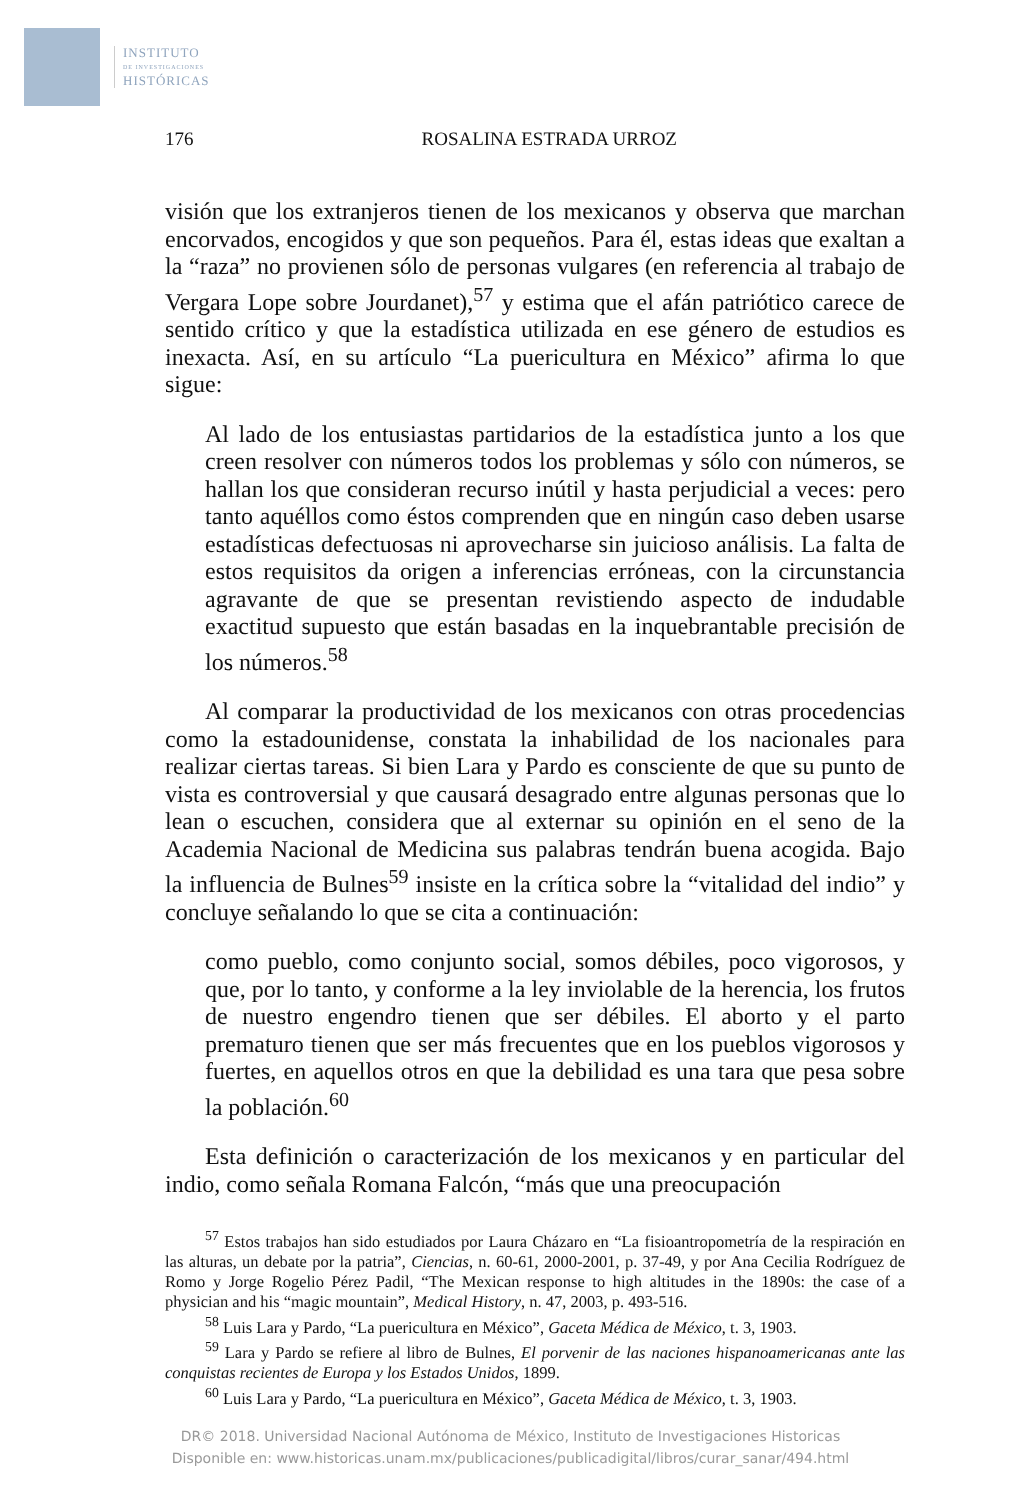INSTITUTO
DE INVESTIGACIONES
HISTÓRICAS
176 ROSALINA ESTRADA URROZ
visión que los extranjeros tienen de los mexicanos y observa que marchan encorvados, encogidos y que son pequeños. Para él, estas ideas que exaltan a la “raza” no provienen sólo de personas vulgares (en referencia al trabajo de Vergara Lope sobre Jourdanet),<sup>57</sup> y estima que el afán patriótico carece de sentido crítico y que la estadística utilizada en ese género de estudios es inexacta. Así, en su artículo “La puericultura en México” afirma lo que sigue:
Al lado de los entusiastas partidarios de la estadística junto a los que creen resolver con números todos los problemas y sólo con números, se hallan los que consideran recurso inútil y hasta perjudicial a veces: pero tanto aquéllos como éstos comprenden que en ningún caso deben usarse estadísticas defectuosas ni aprovecharse sin juicioso análisis. La falta de estos requisitos da origen a inferencias erróneas, con la circunstancia agravante de que se presentan revistiendo aspecto de indudable exactitud supuesto que están basadas en la inquebrantable precisión de los números.<sup>58</sup>
Al comparar la productividad de los mexicanos con otras procedencias como la estadounidense, constata la inhabilidad de los nacionales para realizar ciertas tareas. Si bien Lara y Pardo es consciente de que su punto de vista es controversial y que causará desagrado entre algunas personas que lo lean o escuchen, considera que al externar su opinión en el seno de la Academia Nacional de Medicina sus palabras tendrán buena acogida. Bajo la influencia de Bulnes<sup>59</sup> insiste en la crítica sobre la “vitalidad del indio” y concluye señalando lo que se cita a continuación:
como pueblo, como conjunto social, somos débiles, poco vigorosos, y que, por lo tanto, y conforme a la ley inviolable de la herencia, los frutos de nuestro engendro tienen que ser débiles. El aborto y el parto prematuro tienen que ser más frecuentes que en los pueblos vigorosos y fuertes, en aquellos otros en que la debilidad es una tara que pesa sobre la población.<sup>60</sup>
Esta definición o caracterización de los mexicanos y en particular del indio, como señala Romana Falcón, “más que una preocupación
<sup>57</sup> Estos trabajos han sido estudiados por Laura Cházaro en “La fisioantropometría de la respiración en las alturas, un debate por la patria”, Ciencias, n. 60-61, 2000-2001, p. 37-49, y por Ana Cecilia Rodríguez de Romo y Jorge Rogelio Pérez Padil, “The Mexican response to high altitudes in the 1890s: the case of a physician and his “magic mountain”, Medical History, n. 47, 2003, p. 493-516.
<sup>58</sup> Luis Lara y Pardo, “La puericultura en México”, Gaceta Médica de México, t. 3, 1903.
<sup>59</sup> Lara y Pardo se refiere al libro de Bulnes, El porvenir de las naciones hispanoamericanas ante las conquistas recientes de Europa y los Estados Unidos, 1899.
<sup>60</sup> Luis Lara y Pardo, “La puericultura en México”, Gaceta Médica de México, t. 3, 1903.
DR© 2018. Universidad Nacional Autónoma de México, Instituto de Investigaciones Historicas
Disponible en: www.historicas.unam.mx/publicaciones/publicadigital/libros/curar_sanar/494.html